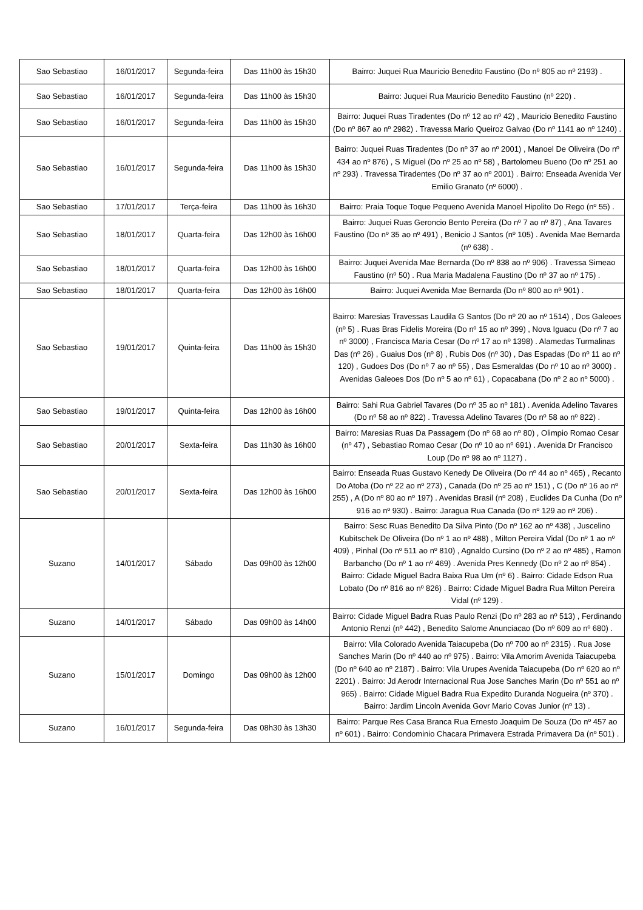| Sao Sebastiao | 16/01/2017 | Segunda-feira | Das 11h00 às 15h30 | Bairro: Juquei Rua Mauricio Benedito Faustino (Do nº 805 ao nº 2193) . |
| Sao Sebastiao | 16/01/2017 | Segunda-feira | Das 11h00 às 15h30 | Bairro: Juquei Rua Mauricio Benedito Faustino (nº 220) . |
| Sao Sebastiao | 16/01/2017 | Segunda-feira | Das 11h00 às 15h30 | Bairro: Juquei Ruas Tiradentes (Do nº 12 ao nº 42) , Mauricio Benedito Faustino (Do nº 867 ao nº 2982) . Travessa Mario Queiroz Galvao (Do nº 1141 ao nº 1240) . |
| Sao Sebastiao | 16/01/2017 | Segunda-feira | Das 11h00 às 15h30 | Bairro: Juquei Ruas Tiradentes (Do nº 37 ao nº 2001) , Manoel De Oliveira (Do nº 434 ao nº 876) , S Miguel (Do nº 25 ao nº 58) , Bartolomeu Bueno (Do nº 251 ao nº 293) . Travessa Tiradentes (Do nº 37 ao nº 2001) . Bairro: Enseada Avenida Ver Emilio Granato (nº 6000) . |
| Sao Sebastiao | 17/01/2017 | Terça-feira | Das 11h00 às 16h30 | Bairro: Praia Toque Toque Pequeno Avenida Manoel Hipolito Do Rego (nº 55) . |
| Sao Sebastiao | 18/01/2017 | Quarta-feira | Das 12h00 às 16h00 | Bairro: Juquei Ruas Geroncio Bento Pereira (Do nº 7 ao nº 87) , Ana Tavares Faustino (Do nº 35 ao nº 491) , Benicio J Santos (nº 105) . Avenida Mae Bernarda (nº 638) . |
| Sao Sebastiao | 18/01/2017 | Quarta-feira | Das 12h00 às 16h00 | Bairro: Juquei Avenida Mae Bernarda (Do nº 838 ao nº 906) . Travessa Simeao Faustino (nº 50) . Rua Maria Madalena Faustino (Do nº 37 ao nº 175) . |
| Sao Sebastiao | 18/01/2017 | Quarta-feira | Das 12h00 às 16h00 | Bairro: Juquei Avenida Mae Bernarda (Do nº 800 ao nº 901) . |
| Sao Sebastiao | 19/01/2017 | Quinta-feira | Das 11h00 às 15h30 | Bairro: Maresias Travessas Laudila G Santos (Do nº 20 ao nº 1514) , Dos Galeoes (nº 5) . Ruas Bras Fidelis Moreira (Do nº 15 ao nº 399) , Nova Iguacu (Do nº 7 ao nº 3000) , Francisca Maria Cesar (Do nº 17 ao nº 1398) . Alamedas Turmalinas Das (nº 26) , Guaius Dos (nº 8) , Rubis Dos (nº 30) , Das Espadas (Do nº 11 ao nº 120) , Gudoes Dos (Do nº 7 ao nº 55) , Das Esmeraldas (Do nº 10 ao nº 3000) . Avenidas Galeoes Dos (Do nº 5 ao nº 61) , Copacabana (Do nº 2 ao nº 5000) . |
| Sao Sebastiao | 19/01/2017 | Quinta-feira | Das 12h00 às 16h00 | Bairro: Sahi Rua Gabriel Tavares (Do nº 35 ao nº 181) . Avenida Adelino Tavares (Do nº 58 ao nº 822) . Travessa Adelino Tavares (Do nº 58 ao nº 822) . |
| Sao Sebastiao | 20/01/2017 | Sexta-feira | Das 11h30 às 16h00 | Bairro: Maresias Ruas Da Passagem (Do nº 68 ao nº 80) , Olimpio Romao Cesar (nº 47) , Sebastiao Romao Cesar (Do nº 10 ao nº 691) . Avenida Dr Francisco Loup (Do nº 98 ao nº 1127) . |
| Sao Sebastiao | 20/01/2017 | Sexta-feira | Das 12h00 às 16h00 | Bairro: Enseada Ruas Gustavo Kenedy De Oliveira (Do nº 44 ao nº 465) , Recanto Do Atoba (Do nº 22 ao nº 273) , Canada (Do nº 25 ao nº 151) , C (Do nº 16 ao nº 255) , A (Do nº 80 ao nº 197) . Avenidas Brasil (nº 208) , Euclides Da Cunha (Do nº 916 ao nº 930) . Bairro: Jaragua Rua Canada (Do nº 129 ao nº 206) . |
| Suzano | 14/01/2017 | Sábado | Das 09h00 às 12h00 | Bairro: Sesc Ruas Benedito Da Silva Pinto (Do nº 162 ao nº 438) , Juscelino Kubitschek De Oliveira (Do nº 1 ao nº 488) , Milton Pereira Vidal (Do nº 1 ao nº 409) , Pinhal (Do nº 511 ao nº 810) , Agnaldo Cursino (Do nº 2 ao nº 485) , Ramon Barbancho (Do nº 1 ao nº 469) . Avenida Pres Kennedy (Do nº 2 ao nº 854) . Bairro: Cidade Miguel Badra Baixa Rua Um (nº 6) . Bairro: Cidade Edson Rua Lobato (Do nº 816 ao nº 826) . Bairro: Cidade Miguel Badra Rua Milton Pereira Vidal (nº 129) . |
| Suzano | 14/01/2017 | Sábado | Das 09h00 às 14h00 | Bairro: Cidade Miguel Badra Ruas Paulo Renzi (Do nº 283 ao nº 513) , Ferdinando Antonio Renzi (nº 442) , Benedito Salome Anunciacao (Do nº 609 ao nº 680) . |
| Suzano | 15/01/2017 | Domingo | Das 09h00 às 12h00 | Bairro: Vila Colorado Avenida Taiacupeba (Do nº 700 ao nº 2315) . Rua Jose Sanches Marin (Do nº 440 ao nº 975) . Bairro: Vila Amorim Avenida Taiacupeba (Do nº 640 ao nº 2187) . Bairro: Vila Urupes Avenida Taiacupeba (Do nº 620 ao nº 2201) . Bairro: Jd Aerodr Internacional Rua Jose Sanches Marin (Do nº 551 ao nº 965) . Bairro: Cidade Miguel Badra Rua Expedito Duranda Nogueira (nº 370) . Bairro: Jardim Lincoln Avenida Govr Mario Covas Junior (nº 13) . |
| Suzano | 16/01/2017 | Segunda-feira | Das 08h30 às 13h30 | Bairro: Parque Res Casa Branca Rua Ernesto Joaquim De Souza (Do nº 457 ao nº 601) . Bairro: Condominio Chacara Primavera Estrada Primavera Da (nº 501) . |